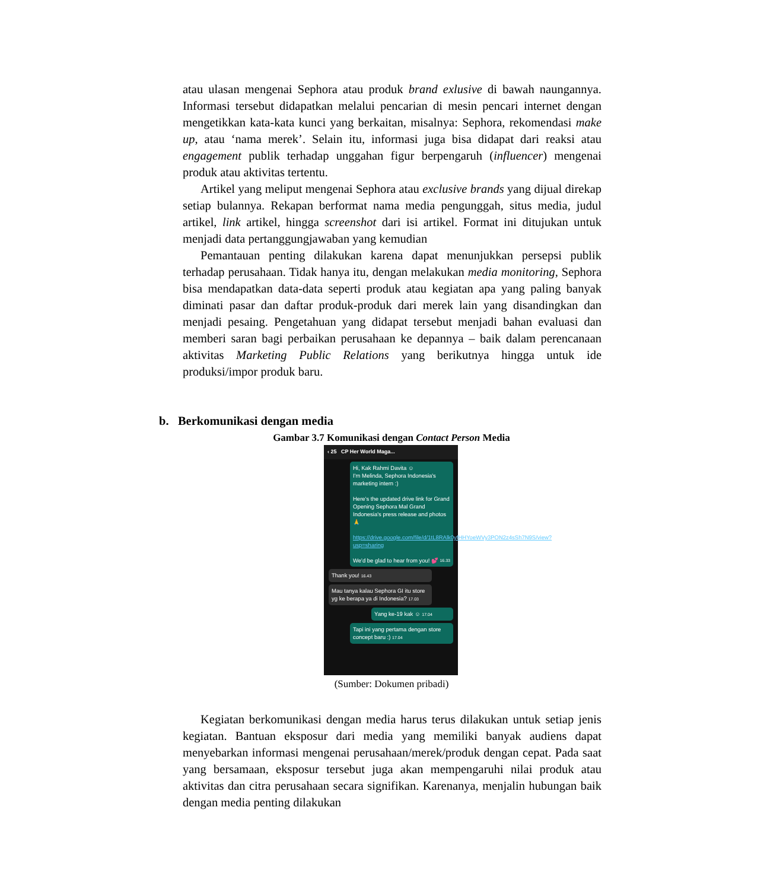atau ulasan mengenai Sephora atau produk brand exlusive di bawah naungannya. Informasi tersebut didapatkan melalui pencarian di mesin pencari internet dengan mengetikkan kata-kata kunci yang berkaitan, misalnya: Sephora, rekomendasi make up, atau ‘nama merek’. Selain itu, informasi juga bisa didapat dari reaksi atau engagement publik terhadap unggahan figur berpengaruh (influencer) mengenai produk atau aktivitas tertentu.
Artikel yang meliput mengenai Sephora atau exclusive brands yang dijual direkap setiap bulannya. Rekapan berformat nama media pengunggah, situs media, judul artikel, link artikel, hingga screenshot dari isi artikel. Format ini ditujukan untuk menjadi data pertanggungjawaban yang kemudian
Pemantauan penting dilakukan karena dapat menunjukkan persepsi publik terhadap perusahaan. Tidak hanya itu, dengan melakukan media monitoring, Sephora bisa mendapatkan data-data seperti produk atau kegiatan apa yang paling banyak diminati pasar dan daftar produk-produk dari merek lain yang disandingkan dan menjadi pesaing. Pengetahuan yang didapat tersebut menjadi bahan evaluasi dan memberi saran bagi perbaikan perusahaan ke depannya – baik dalam perencanaan aktivitas Marketing Public Relations yang berikutnya hingga untuk ide produksi/impor produk baru.
b. Berkomunikasi dengan media
Gambar 3.7 Komunikasi dengan Contact Person Media
‹ 25 CP Her World Maga...
Hi, Kak Rahmi Davita ☺
I'm Melinda, Sephora Indonesia's marketing intern :)
Here's the updated drive link for Grand Opening Sephora Mal Grand Indonesia's press release and photos 🙏
https://drive.google.com/file/d/1tL8RAlk0yfHHYoeWVy3PON2z4sSh7N9S/view?usp=sharing
We'd be glad to hear from you! 💕 16.33
Thank you! 16.43
Mau tanya kalau Sephora GI itu store yg ke berapa ya di Indonesia? 17.03
Yang ke-19 kak ☺ 17.04
Tapi ini yang pertama dengan store concept baru :) 17.04
(Sumber: Dokumen pribadi)
Kegiatan berkomunikasi dengan media harus terus dilakukan untuk setiap jenis kegiatan. Bantuan eksposur dari media yang memiliki banyak audiens dapat menyebarkan informasi mengenai perusahaan/merek/produk dengan cepat. Pada saat yang bersamaan, eksposur tersebut juga akan mempengaruhi nilai produk atau aktivitas dan citra perusahaan secara signifikan. Karenanya, menjalin hubungan baik dengan media penting dilakukan